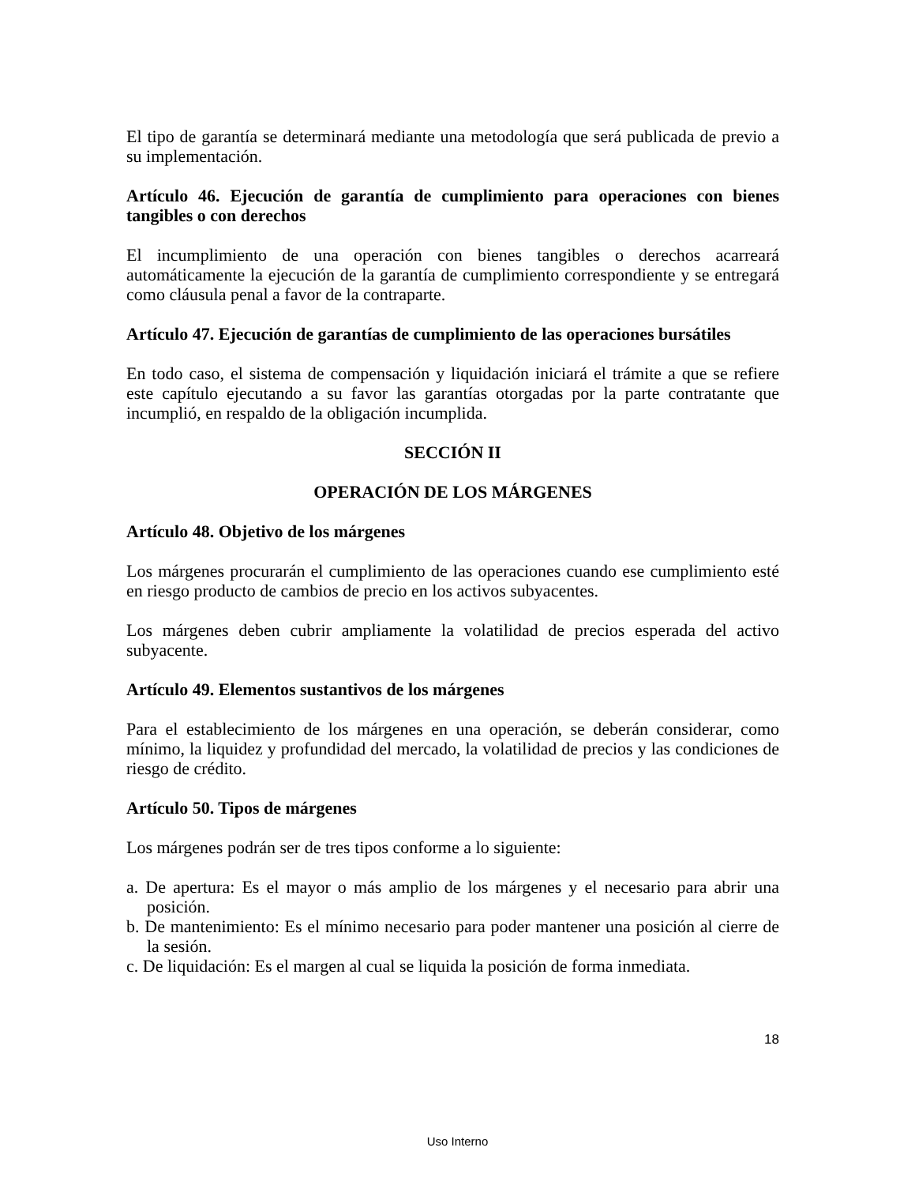El tipo de garantía se determinará mediante una metodología que será publicada de previo a su implementación.
Artículo 46. Ejecución de garantía de cumplimiento para operaciones con bienes tangibles o con derechos
El incumplimiento de una operación con bienes tangibles o derechos acarreará automáticamente la ejecución de la garantía de cumplimiento correspondiente y se entregará como cláusula penal a favor de la contraparte.
Artículo 47. Ejecución de garantías de cumplimiento de las operaciones bursátiles
En todo caso, el sistema de compensación y liquidación iniciará el trámite a que se refiere este capítulo ejecutando a su favor las garantías otorgadas por la parte contratante que incumplió, en respaldo de la obligación incumplida.
SECCIÓN II
OPERACIÓN DE LOS MÁRGENES
Artículo 48. Objetivo de los márgenes
Los márgenes procurarán el cumplimiento de las operaciones cuando ese cumplimiento esté en riesgo producto de cambios de precio en los activos subyacentes.
Los márgenes deben cubrir ampliamente la volatilidad de precios esperada del activo subyacente.
Artículo 49. Elementos sustantivos de los márgenes
Para el establecimiento de los márgenes en una operación, se deberán considerar, como mínimo, la liquidez y profundidad del mercado, la volatilidad de precios y las condiciones de riesgo de crédito.
Artículo 50. Tipos de márgenes
Los márgenes podrán ser de tres tipos conforme a lo siguiente:
a. De apertura: Es el mayor o más amplio de los márgenes y el necesario para abrir una posición.
b. De mantenimiento: Es el mínimo necesario para poder mantener una posición al cierre de la sesión.
c. De liquidación: Es el margen al cual se liquida la posición de forma inmediata.
18
Uso Interno